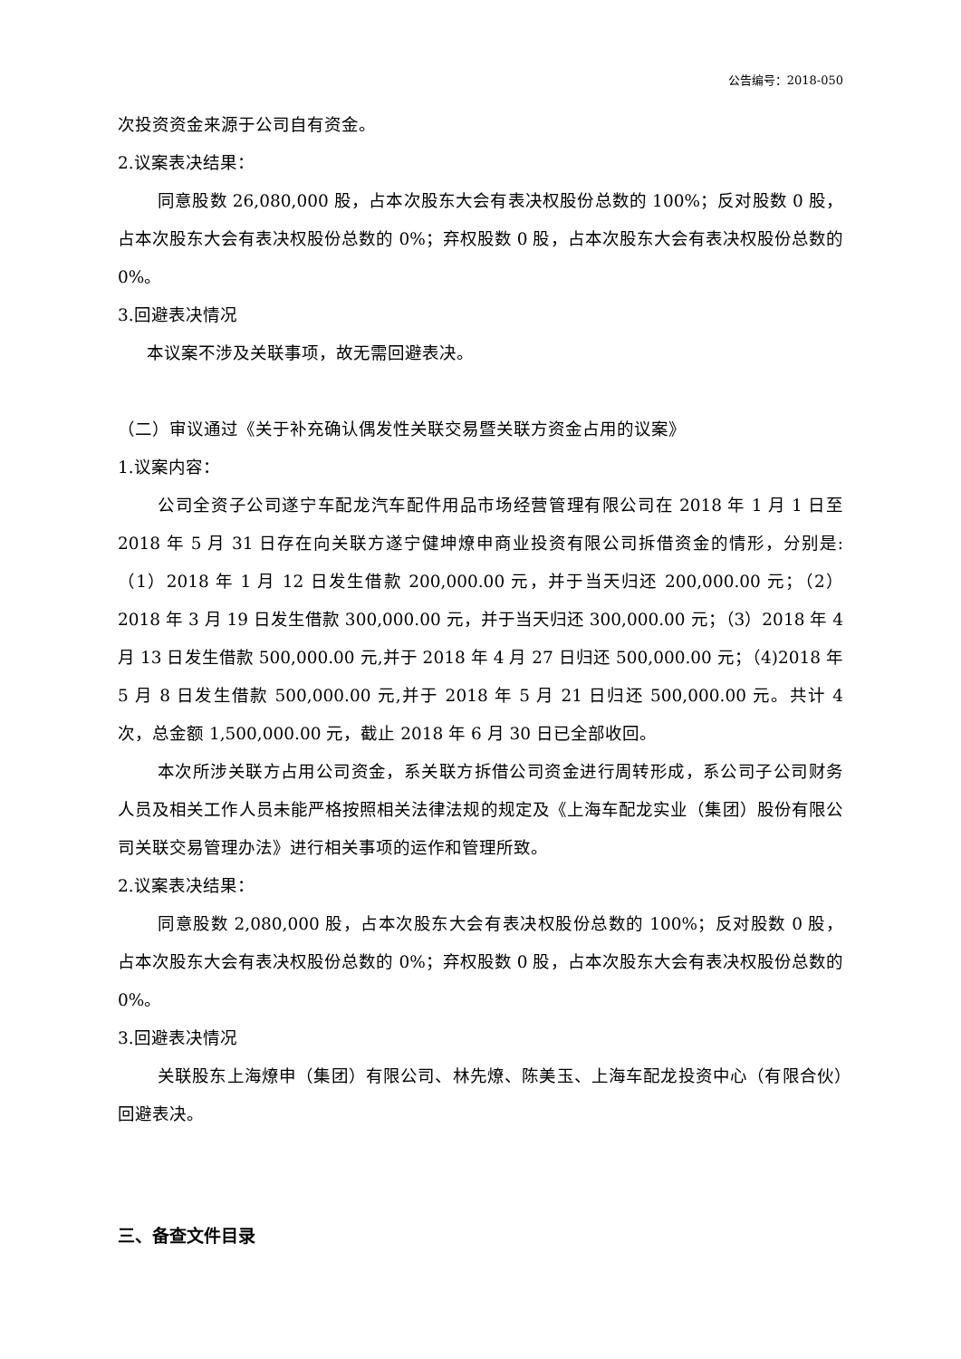公告编号：2018-050
次投资资金来源于公司自有资金。
2.议案表决结果：
同意股数 26,080,000 股，占本次股东大会有表决权股份总数的 100%；反对股数 0 股，占本次股东大会有表决权股份总数的 0%；弃权股数 0 股，占本次股东大会有表决权股份总数的 0%。
3.回避表决情况
本议案不涉及关联事项，故无需回避表决。
（二）审议通过《关于补充确认偶发性关联交易暨关联方资金占用的议案》
1.议案内容：
公司全资子公司遂宁车配龙汽车配件用品市场经营管理有限公司在 2018 年 1 月 1 日至 2018 年 5 月 31 日存在向关联方遂宁健坤燎申商业投资有限公司拆借资金的情形，分别是:（1）2018 年 1 月 12 日发生借款 200,000.00 元，并于当天归还 200,000.00 元；（2）2018 年 3 月 19 日发生借款 300,000.00 元，并于当天归还 300,000.00 元；（3）2018 年 4 月 13 日发生借款 500,000.00 元,并于 2018 年 4 月 27 日归还 500,000.00 元；（4)2018 年 5 月 8 日发生借款 500,000.00 元,并于 2018 年 5 月 21 日归还 500,000.00 元。共计 4 次，总金额 1,500,000.00 元，截止 2018 年 6 月 30 日已全部收回。
本次所涉关联方占用公司资金，系关联方拆借公司资金进行周转形成，系公司子公司财务人员及相关工作人员未能严格按照相关法律法规的规定及《上海车配龙实业（集团）股份有限公司关联交易管理办法》进行相关事项的运作和管理所致。
2.议案表决结果：
同意股数 2,080,000 股，占本次股东大会有表决权股份总数的 100%；反对股数 0 股，占本次股东大会有表决权股份总数的 0%；弃权股数 0 股，占本次股东大会有表决权股份总数的 0%。
3.回避表决情况
关联股东上海燎申（集团）有限公司、林先燎、陈美玉、上海车配龙投资中心（有限合伙）回避表决。
三、备查文件目录